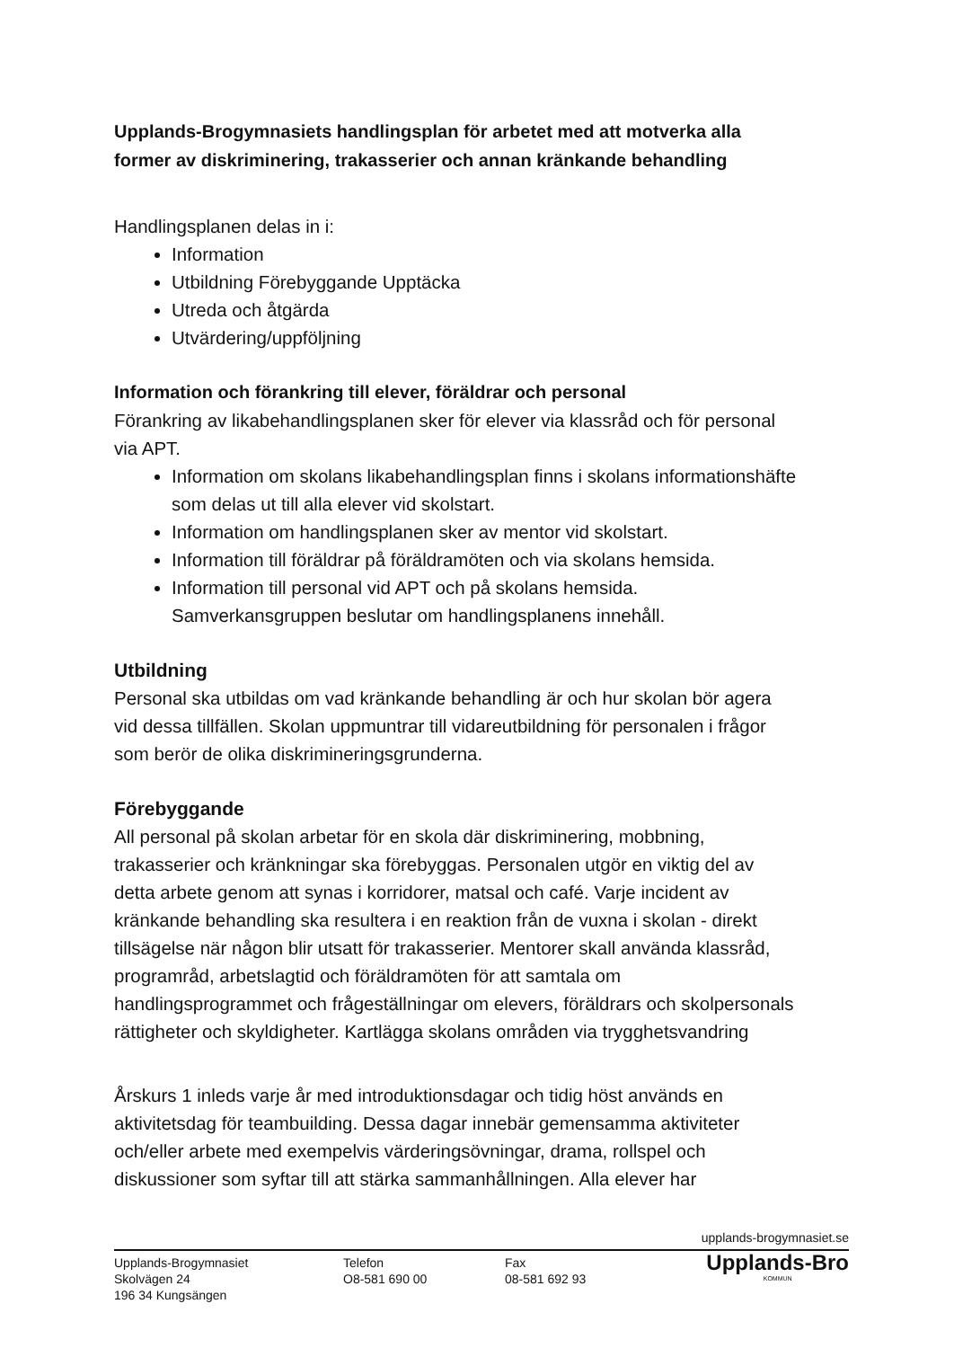Upplands-Brogymnasiets handlingsplan för arbetet med att motverka alla former av diskriminering, trakasserier och annan kränkande behandling
Handlingsplanen delas in i:
Information
Utbildning Förebyggande Upptäcka
Utreda och åtgärda
Utvärdering/uppföljning
Information och förankring till elever, föräldrar och personal
Förankring av likabehandlingsplanen sker för elever via klassråd och för personal via APT.
Information om skolans likabehandlingsplan finns i skolans informationshäfte som delas ut till alla elever vid skolstart.
Information om handlingsplanen sker av mentor vid skolstart.
Information till föräldrar på föräldramöten och via skolans hemsida.
Information till personal vid APT och på skolans hemsida. Samverkansgruppen beslutar om handlingsplanens innehåll.
Utbildning
Personal ska utbildas om vad kränkande behandling är och hur skolan bör agera vid dessa tillfällen. Skolan uppmuntrar till vidareutbildning för personalen i frågor som berör de olika diskrimineringsgrunderna.
Förebyggande
All personal på skolan arbetar för en skola där diskriminering, mobbning, trakasserier och kränkningar ska förebyggas. Personalen utgör en viktig del av detta arbete genom att synas i korridorer, matsal och café. Varje incident av kränkande behandling ska resultera i en reaktion från de vuxna i skolan - direkt tillsägelse när någon blir utsatt för trakasserier. Mentorer skall använda klassråd, programråd, arbetslagtid och föräldramöten för att samtala om handlingsprogrammet och frågeställningar om elevers, föräldrars och skolpersonals rättigheter och skyldigheter. Kartlägga skolans områden via trygghetsvandring
Årskurs 1 inleds varje år med introduktionsdagar och tidig höst används en aktivitetsdag för teambuilding. Dessa dagar innebär gemensamma aktiviteter och/eller arbete med exempelvis värderingsövningar, drama, rollspel och diskussioner som syftar till att stärka sammanhållningen. Alla elever har
upplands-brogymnasiet.se
Upplands-Brogymnasiet
Skolvägen 24
196 34 Kungsängen
Telefon
O8-581 690 00
Fax
08-581 692 93
Upplands-Bro
KOMMUN